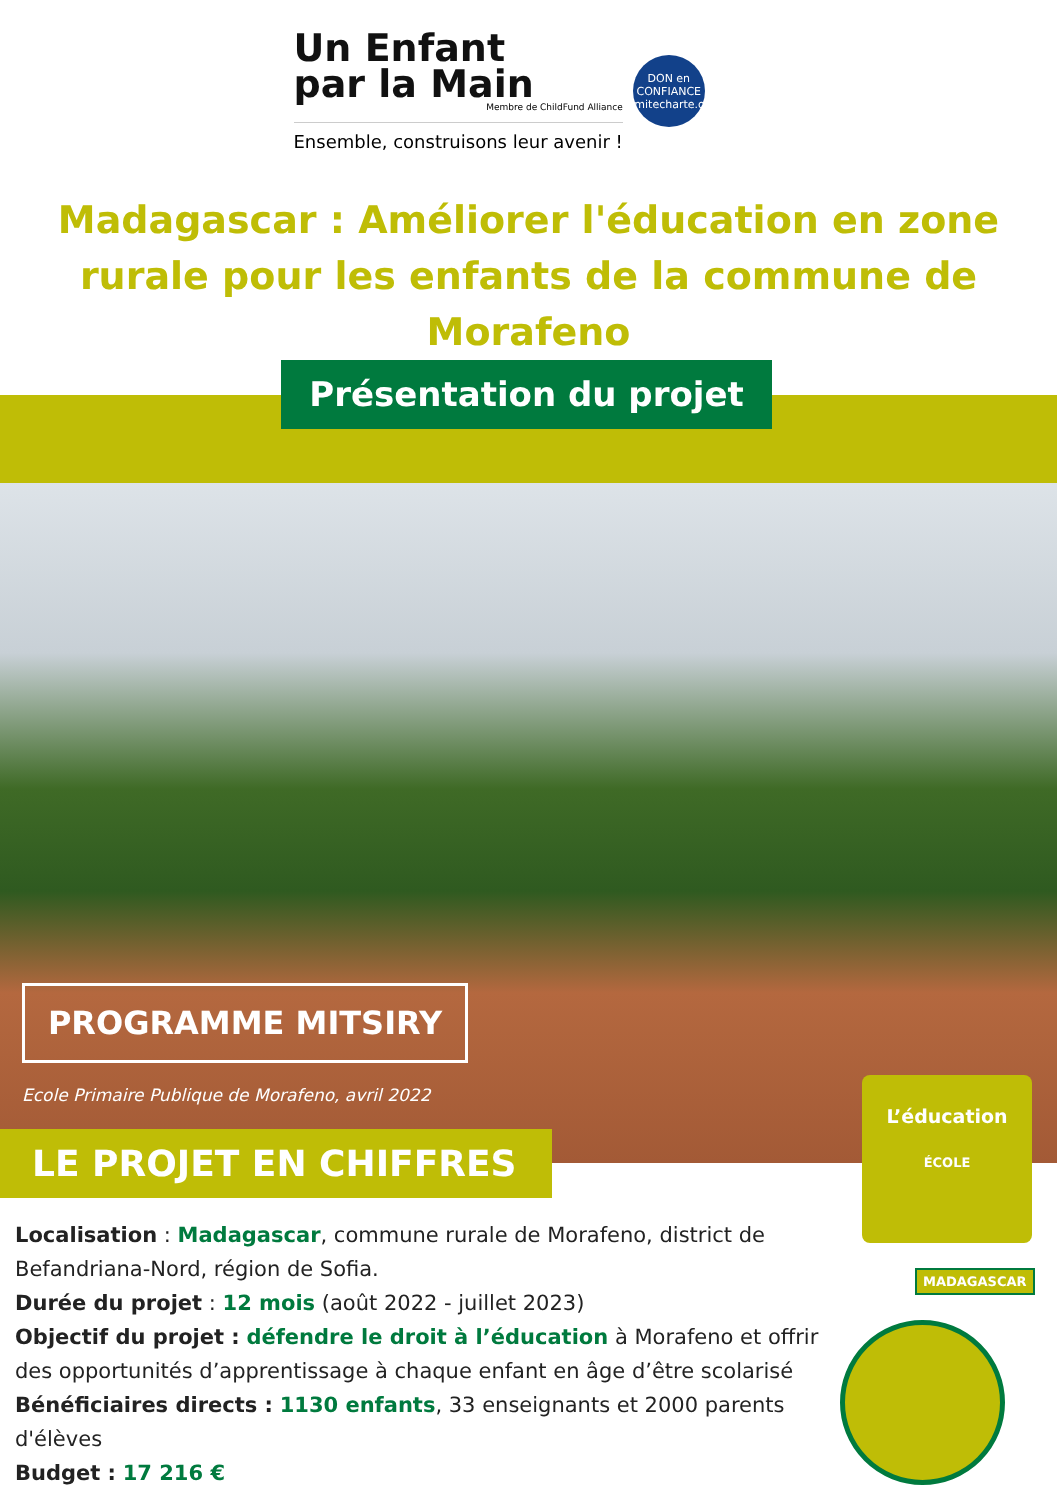Un Enfant
par la Main
Membre de ChildFund Alliance
Ensemble, construisons leur avenir !
DON en CONFIANCE
comitecharte.org
Madagascar : Améliorer l'éducation en zone rurale pour les enfants de la commune de Morafeno
Présentation du projet
PROGRAMME MITSIRY
Ecole Primaire Publique de Morafeno, avril 2022
LE PROJET EN CHIFFRES
Localisation : Madagascar, commune rurale de Morafeno, district de Befandriana-Nord, région de Sofia.
Durée du projet : 12 mois (août 2022 - juillet 2023)
Objectif du projet : défendre le droit à l’éducation à Morafeno et offrir des opportunités d’apprentissage à chaque enfant en âge d’être scolarisé
Bénéficiaires directs : 1130 enfants, 33 enseignants et 2000 parents d'élèves
Budget : 17 216 €
L’éducation
ÉCOLE
MADAGASCAR